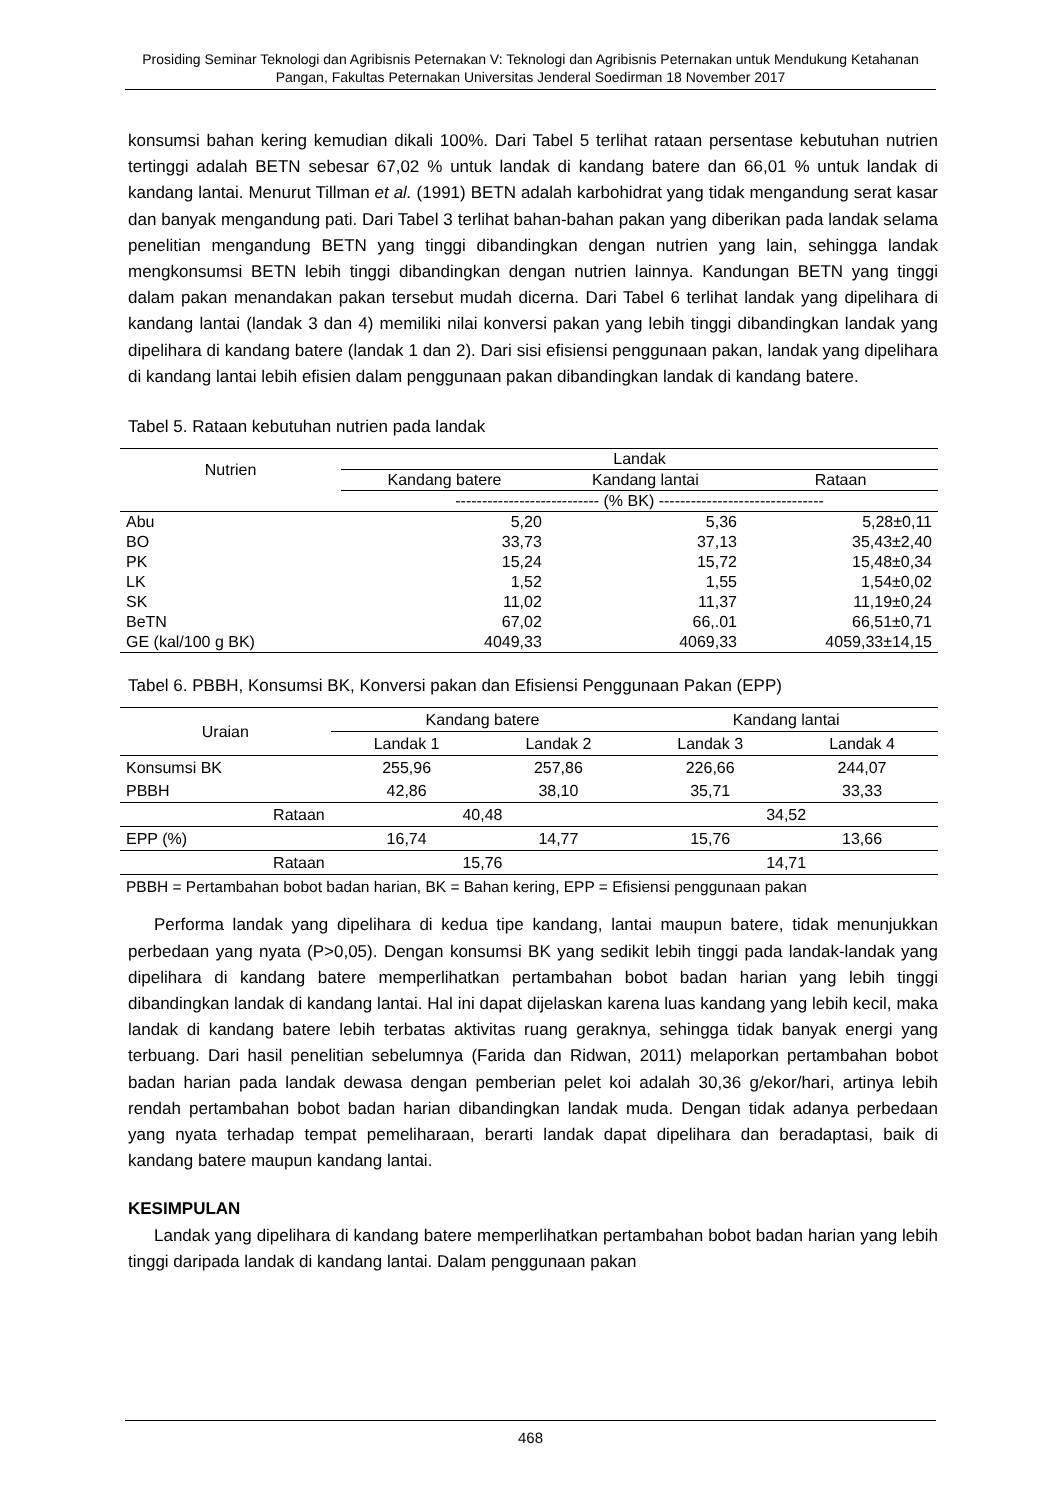Prosiding Seminar Teknologi dan Agribisnis Peternakan V: Teknologi dan Agribisnis Peternakan untuk Mendukung Ketahanan Pangan, Fakultas Peternakan Universitas Jenderal Soedirman 18 November 2017
konsumsi bahan kering kemudian dikali 100%. Dari Tabel 5 terlihat rataan persentase kebutuhan nutrien tertinggi adalah BETN sebesar 67,02 % untuk landak di kandang batere dan 66,01 % untuk landak di kandang lantai. Menurut Tillman et al. (1991) BETN adalah karbohidrat yang tidak mengandung serat kasar dan banyak mengandung pati. Dari Tabel 3 terlihat bahan-bahan pakan yang diberikan pada landak selama penelitian mengandung BETN yang tinggi dibandingkan dengan nutrien yang lain, sehingga landak mengkonsumsi BETN lebih tinggi dibandingkan dengan nutrien lainnya. Kandungan BETN yang tinggi dalam pakan menandakan pakan tersebut mudah dicerna. Dari Tabel 6 terlihat landak yang dipelihara di kandang lantai (landak 3 dan 4) memiliki nilai konversi pakan yang lebih tinggi dibandingkan landak yang dipelihara di kandang batere (landak 1 dan 2). Dari sisi efisiensi penggunaan pakan, landak yang dipelihara di kandang lantai lebih efisien dalam penggunaan pakan dibandingkan landak di kandang batere.
Tabel 5. Rataan kebutuhan nutrien pada landak
| Nutrien | Landak | | |
| --- | --- | --- | --- |
| | Kandang batere | Kandang lantai | Rataan |
| | --------------------------- (% BK) ------------------------------- | | |
| Abu | 5,20 | 5,36 | 5,28±0,11 |
| BO | 33,73 | 37,13 | 35,43±2,40 |
| PK | 15,24 | 15,72 | 15,48±0,34 |
| LK | 1,52 | 1,55 | 1,54±0,02 |
| SK | 11,02 | 11,37 | 11,19±0,24 |
| BeTN | 67,02 | 66,.01 | 66,51±0,71 |
| GE (kal/100 g BK) | 4049,33 | 4069,33 | 4059,33±14,15 |
Tabel 6. PBBH, Konsumsi BK, Konversi pakan dan Efisiensi Penggunaan Pakan (EPP)
| Uraian | Kandang batere | | Kandang lantai | |
| --- | --- | --- | --- | --- |
| | Landak 1 | Landak 2 | Landak 3 | Landak 4 |
| Konsumsi BK | 255,96 | 257,86 | 226,66 | 244,07 |
| PBBH | 42,86 | 38,10 | 35,71 | 33,33 |
| Rataan | 40,48 | | 34,52 | |
| EPP (%) | 16,74 | 14,77 | 15,76 | 13,66 |
| Rataan | 15,76 | | 14,71 | |
| PBBH = Pertambahan bobot badan harian, BK = Bahan kering, EPP = Efisiensi penggunaan pakan | | | | |
Performa landak yang dipelihara di kedua tipe kandang, lantai maupun batere, tidak menunjukkan perbedaan yang nyata (P>0,05). Dengan konsumsi BK yang sedikit lebih tinggi pada landak-landak yang dipelihara di kandang batere memperlihatkan pertambahan bobot badan harian yang lebih tinggi dibandingkan landak di kandang lantai. Hal ini dapat dijelaskan karena luas kandang yang lebih kecil, maka landak di kandang batere lebih terbatas aktivitas ruang geraknya, sehingga tidak banyak energi yang terbuang. Dari hasil penelitian sebelumnya (Farida dan Ridwan, 2011) melaporkan pertambahan bobot badan harian pada landak dewasa dengan pemberian pelet koi adalah 30,36 g/ekor/hari, artinya lebih rendah pertambahan bobot badan harian dibandingkan landak muda. Dengan tidak adanya perbedaan yang nyata terhadap tempat pemeliharaan, berarti landak dapat dipelihara dan beradaptasi, baik di kandang batere maupun kandang lantai.
KESIMPULAN
Landak yang dipelihara di kandang batere memperlihatkan pertambahan bobot badan harian yang lebih tinggi daripada landak di kandang lantai. Dalam penggunaan pakan
468